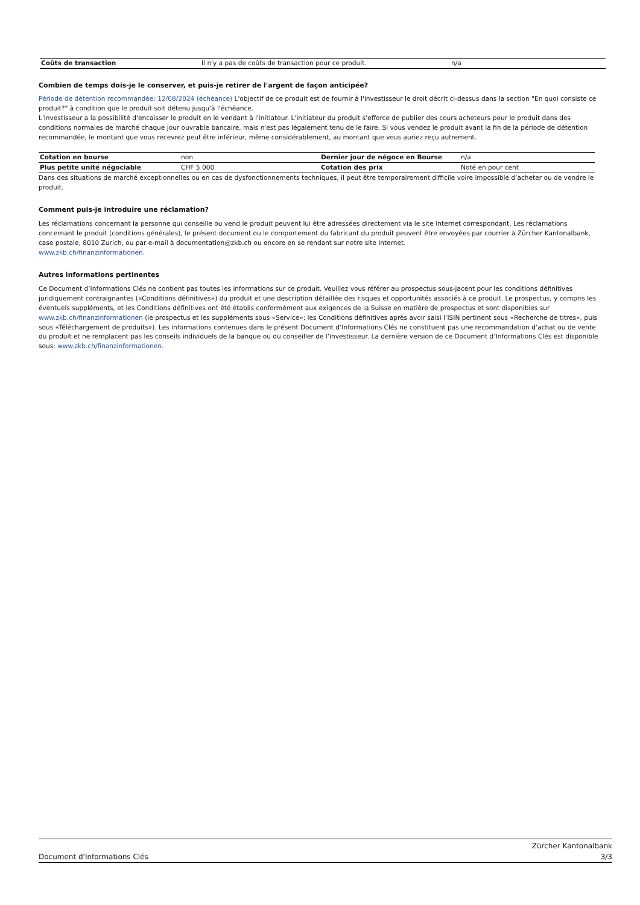| Coûts de transaction | Il n'y a pas de coûts de transaction pour ce produit. | n/a |
Combien de temps dois-je le conserver, et puis-je retirer de l'argent de façon anticipée?
Période de détention recommandée: 12/08/2024 (échéance) L'objectif de ce produit est de fournir à l'investisseur le droit décrit ci-dessus dans la section "En quoi consiste ce produit?" à condition que le produit soit détenu jusqu'à l'échéance.
L'investisseur a la possibilité d'encaisser le produit en le vendant à l'initiateur. L'initiateur du produit s'efforce de publier des cours acheteurs pour le produit dans des conditions normales de marché chaque jour ouvrable bancaire, mais n'est pas légalement tenu de le faire. Si vous vendez le produit avant la fin de la période de détention recommandée, le montant que vous recevrez peut être inférieur, même considérablement, au montant que vous auriez reçu autrement.
| Cotation en bourse | non | Dernier jour de négoce en Bourse | n/a |
| Plus petite unité négociable | CHF 5 000 | Cotation des prix | Noté en pour cent |
Dans des situations de marché exceptionnelles ou en cas de dysfonctionnements techniques, il peut être temporairement difficile voire impossible d’acheter ou de vendre le produit.
Comment puis-je introduire une réclamation?
Les réclamations concernant la personne qui conseille ou vend le produit peuvent lui être adressées directement via le site Internet correspondant. Les réclamations concernant le produit (conditions générales), le présent document ou le comportement du fabricant du produit peuvent être envoyées par courrier à Zürcher Kantonalbank, case postale, 8010 Zurich, ou par e-mail à documentation@zkb.ch ou encore en se rendant sur notre site Internet.
www.zkb.ch/finanzinformationen.
Autres informations pertinentes
Ce Document d’Informations Clés ne contient pas toutes les informations sur ce produit. Veuillez vous référer au prospectus sous-jacent pour les conditions définitives juridiquement contraignantes («Conditions définitives») du produit et une description détaillée des risques et opportunités associés à ce produit. Le prospectus, y compris les éventuels suppléments, et les Conditions définitives ont été établis conformément aux exigences de la Suisse en matière de prospectus et sont disponibles sur www.zkb.ch/finanzinformationen (le prospectus et les suppléments sous «Service»; les Conditions définitives après avoir saisi l’ISIN pertinent sous «Recherche de titres», puis sous «Téléchargement de produits»). Les informations contenues dans le présent Document d’Informations Clés ne constituent pas une recommandation d’achat ou de vente du produit et ne remplacent pas les conseils individuels de la banque ou du conseiller de l’investisseur. La dernière version de ce Document d’Informations Clés est disponible sous: www.zkb.ch/finanzinformationen.
Document d'Informations Clés
Zürcher Kantonalbank
3/3